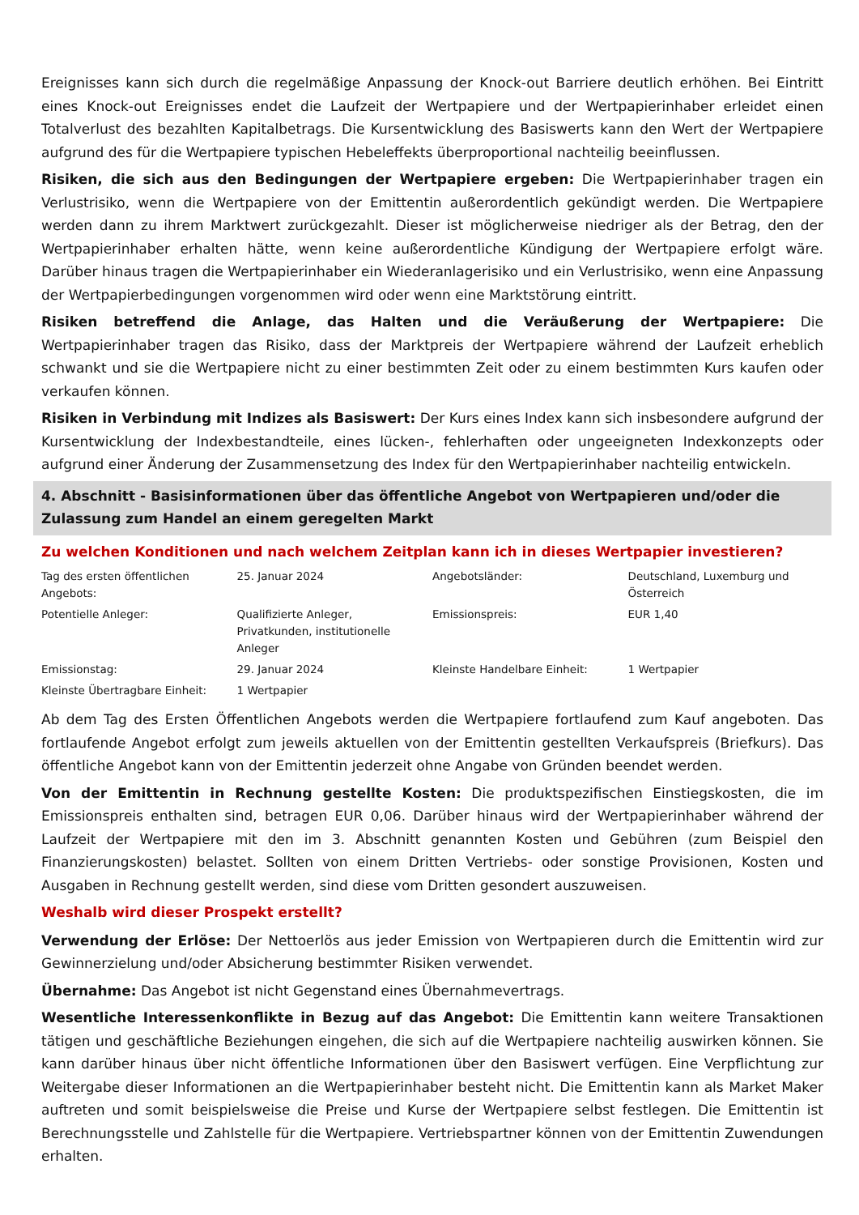Ereignisses kann sich durch die regelmäßige Anpassung der Knock-out Barriere deutlich erhöhen. Bei Eintritt eines Knock-out Ereignisses endet die Laufzeit der Wertpapiere und der Wertpapierinhaber erleidet einen Totalverlust des bezahlten Kapitalbetrags. Die Kursentwicklung des Basiswerts kann den Wert der Wertpapiere aufgrund des für die Wertpapiere typischen Hebeleffekts überproportional nachteilig beeinflussen.
Risiken, die sich aus den Bedingungen der Wertpapiere ergeben: Die Wertpapierinhaber tragen ein Verlustrisiko, wenn die Wertpapiere von der Emittentin außerordentlich gekündigt werden. Die Wertpapiere werden dann zu ihrem Marktwert zurückgezahlt. Dieser ist möglicherweise niedriger als der Betrag, den der Wertpapierinhaber erhalten hätte, wenn keine außerordentliche Kündigung der Wertpapiere erfolgt wäre. Darüber hinaus tragen die Wertpapierinhaber ein Wiederanlagerisiko und ein Verlustrisiko, wenn eine Anpassung der Wertpapierbedingungen vorgenommen wird oder wenn eine Marktstörung eintritt.
Risiken betreffend die Anlage, das Halten und die Veräußerung der Wertpapiere: Die Wertpapierinhaber tragen das Risiko, dass der Marktpreis der Wertpapiere während der Laufzeit erheblich schwankt und sie die Wertpapiere nicht zu einer bestimmten Zeit oder zu einem bestimmten Kurs kaufen oder verkaufen können.
Risiken in Verbindung mit Indizes als Basiswert: Der Kurs eines Index kann sich insbesondere aufgrund der Kursentwicklung der Indexbestandteile, eines lücken-, fehlerhaften oder ungeeigneten Indexkonzepts oder aufgrund einer Änderung der Zusammensetzung des Index für den Wertpapierinhaber nachteilig entwickeln.
4. Abschnitt - Basisinformationen über das öffentliche Angebot von Wertpapieren und/oder die Zulassung zum Handel an einem geregelten Markt
Zu welchen Konditionen und nach welchem Zeitplan kann ich in dieses Wertpapier investieren?
| Tag des ersten öffentlichen Angebots: | 25. Januar 2024 | Angebotsländer: | Deutschland, Luxemburg und Österreich |
| Potentielle Anleger: | Qualifizierte Anleger, Privatkunden, institutionelle Anleger | Emissionspreis: | EUR 1,40 |
| Emissionstag: | 29. Januar 2024 | Kleinste Handelbare Einheit: | 1 Wertpapier |
| Kleinste Übertragbare Einheit: | 1 Wertpapier | | |
Ab dem Tag des Ersten Öffentlichen Angebots werden die Wertpapiere fortlaufend zum Kauf angeboten. Das fortlaufende Angebot erfolgt zum jeweils aktuellen von der Emittentin gestellten Verkaufspreis (Briefkurs). Das öffentliche Angebot kann von der Emittentin jederzeit ohne Angabe von Gründen beendet werden.
Von der Emittentin in Rechnung gestellte Kosten: Die produktspezifischen Einstiegskosten, die im Emissionspreis enthalten sind, betragen EUR 0,06. Darüber hinaus wird der Wertpapierinhaber während der Laufzeit der Wertpapiere mit den im 3. Abschnitt genannten Kosten und Gebühren (zum Beispiel den Finanzierungskosten) belastet. Sollten von einem Dritten Vertriebs- oder sonstige Provisionen, Kosten und Ausgaben in Rechnung gestellt werden, sind diese vom Dritten gesondert auszuweisen.
Weshalb wird dieser Prospekt erstellt?
Verwendung der Erlöse: Der Nettoerlös aus jeder Emission von Wertpapieren durch die Emittentin wird zur Gewinnerzielung und/oder Absicherung bestimmter Risiken verwendet.
Übernahme: Das Angebot ist nicht Gegenstand eines Übernahmevertrags.
Wesentliche Interessenkonflikte in Bezug auf das Angebot: Die Emittentin kann weitere Transaktionen tätigen und geschäftliche Beziehungen eingehen, die sich auf die Wertpapiere nachteilig auswirken können. Sie kann darüber hinaus über nicht öffentliche Informationen über den Basiswert verfügen. Eine Verpflichtung zur Weitergabe dieser Informationen an die Wertpapierinhaber besteht nicht. Die Emittentin kann als Market Maker auftreten und somit beispielsweise die Preise und Kurse der Wertpapiere selbst festlegen. Die Emittentin ist Berechnungsstelle und Zahlstelle für die Wertpapiere. Vertriebspartner können von der Emittentin Zuwendungen erhalten.